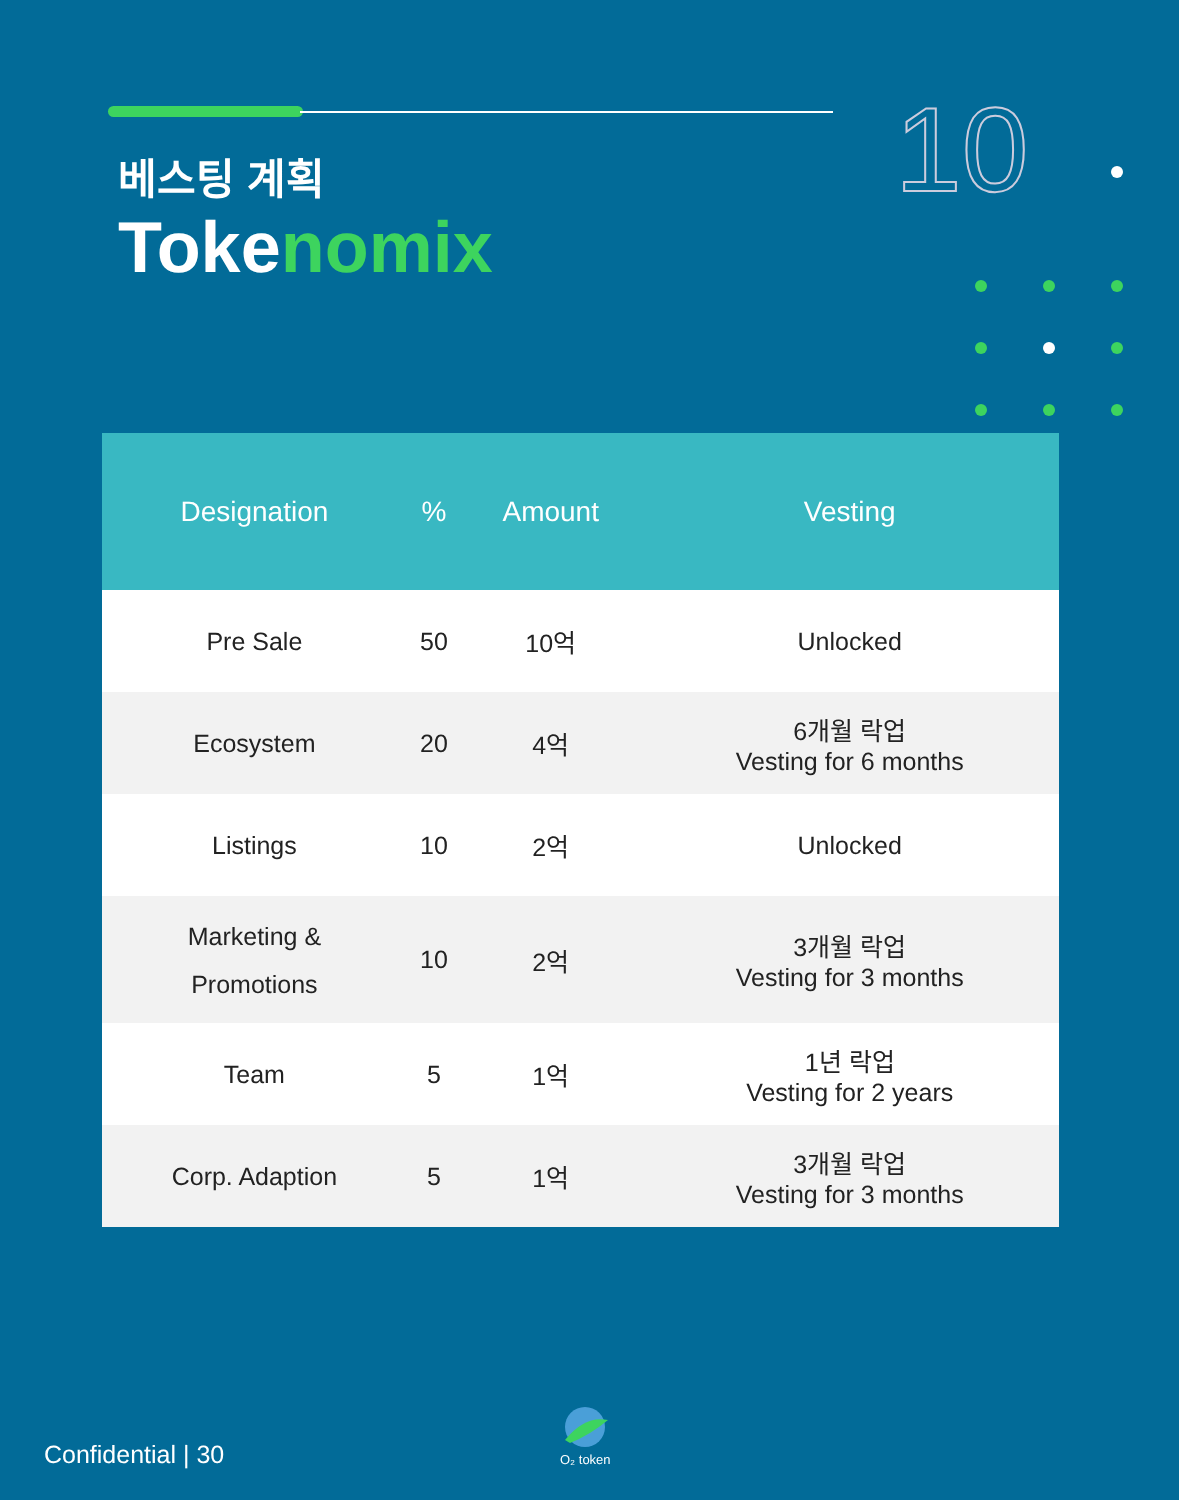10
베스팅 계획
Tokenomix
| Designation | % | Amount | Vesting |
| --- | --- | --- | --- |
| Pre Sale | 50 | 10억 | Unlocked |
| Ecosystem | 20 | 4억 | 6개월 락업 Vesting for 6 months |
| Listings | 10 | 2억 | Unlocked |
| Marketing & Promotions | 10 | 2억 | 3개월 락업 Vesting for 3 months |
| Team | 5 | 1억 | 1년 락업 Vesting for 2 years |
| Corp. Adaption | 5 | 1억 | 3개월 락업 Vesting for 3 months |
Confidential | 30
O₂ token